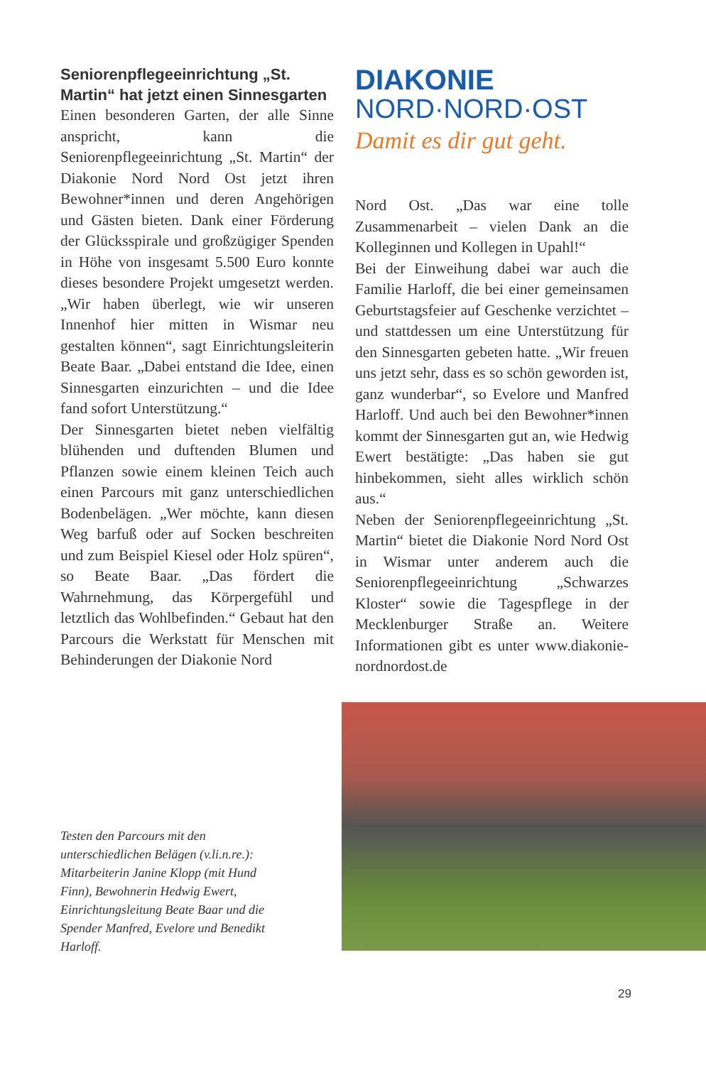Seniorenpflegeeinrichtung „St. Martin“ hat jetzt einen Sinnesgarten
Einen besonderen Garten, der alle Sinne anspricht, kann die Seniorenpflegeeinrichtung „St. Martin“ der Diakonie Nord Nord Ost jetzt ihren Bewohner*innen und deren Angehörigen und Gästen bieten. Dank einer Förderung der Glücksspirale und großzügiger Spenden in Höhe von insgesamt 5.500 Euro konnte dieses besondere Projekt umgesetzt werden. „Wir haben überlegt, wie wir unseren Innenhof hier mitten in Wismar neu gestalten können“, sagt Einrichtungsleiterin Beate Baar. „Dabei entstand die Idee, einen Sinnesgarten einzurichten – und die Idee fand sofort Unterstützung.“
Der Sinnesgarten bietet neben vielfältig blühenden und duftenden Blumen und Pflanzen sowie einem kleinen Teich auch einen Parcours mit ganz unterschiedlichen Bodenbelägen. „Wer möchte, kann diesen Weg barfuß oder auf Socken beschreiten und zum Beispiel Kiesel oder Holz spüren“, so Beate Baar. „Das fördert die Wahrnehmung, das Körpergefühl und letztlich das Wohlbefinden.“ Gebaut hat den Parcours die Werkstatt für Menschen mit Behinderungen der Diakonie Nord
DIAKONIE
NORD·NORD·OST
Damit es dir gut geht.
Nord Ost. „Das war eine tolle Zusammenarbeit – vielen Dank an die Kolleginnen und Kollegen in Upahl!“
Bei der Einweihung dabei war auch die Familie Harloff, die bei einer gemeinsamen Geburtstagsfeier auf Geschenke verzichtet – und stattdessen um eine Unterstützung für den Sinnesgarten gebeten hatte. „Wir freuen uns jetzt sehr, dass es so schön geworden ist, ganz wunderbar“, so Evelore und Manfred Harloff. Und auch bei den Bewohner*innen kommt der Sinnesgarten gut an, wie Hedwig Ewert bestätigte: „Das haben sie gut hinbekommen, sieht alles wirklich schön aus.“
Neben der Seniorenpflegeeinrichtung „St. Martin“ bietet die Diakonie Nord Nord Ost in Wismar unter anderem auch die Seniorenpflegeeinrichtung „Schwarzes Kloster“ sowie die Tagespflege in der Mecklenburger Straße an. Weitere Informationen gibt es unter www.diakonie-nordnordost.de
Testen den Parcours mit den unterschiedlichen Belägen (v.li.n.re.): Mitarbeiterin Janine Klopp (mit Hund Finn), Bewohnerin Hedwig Ewert, Einrichtungsleitung Beate Baar und die Spender Manfred, Evelore und Benedikt Harloff.
29